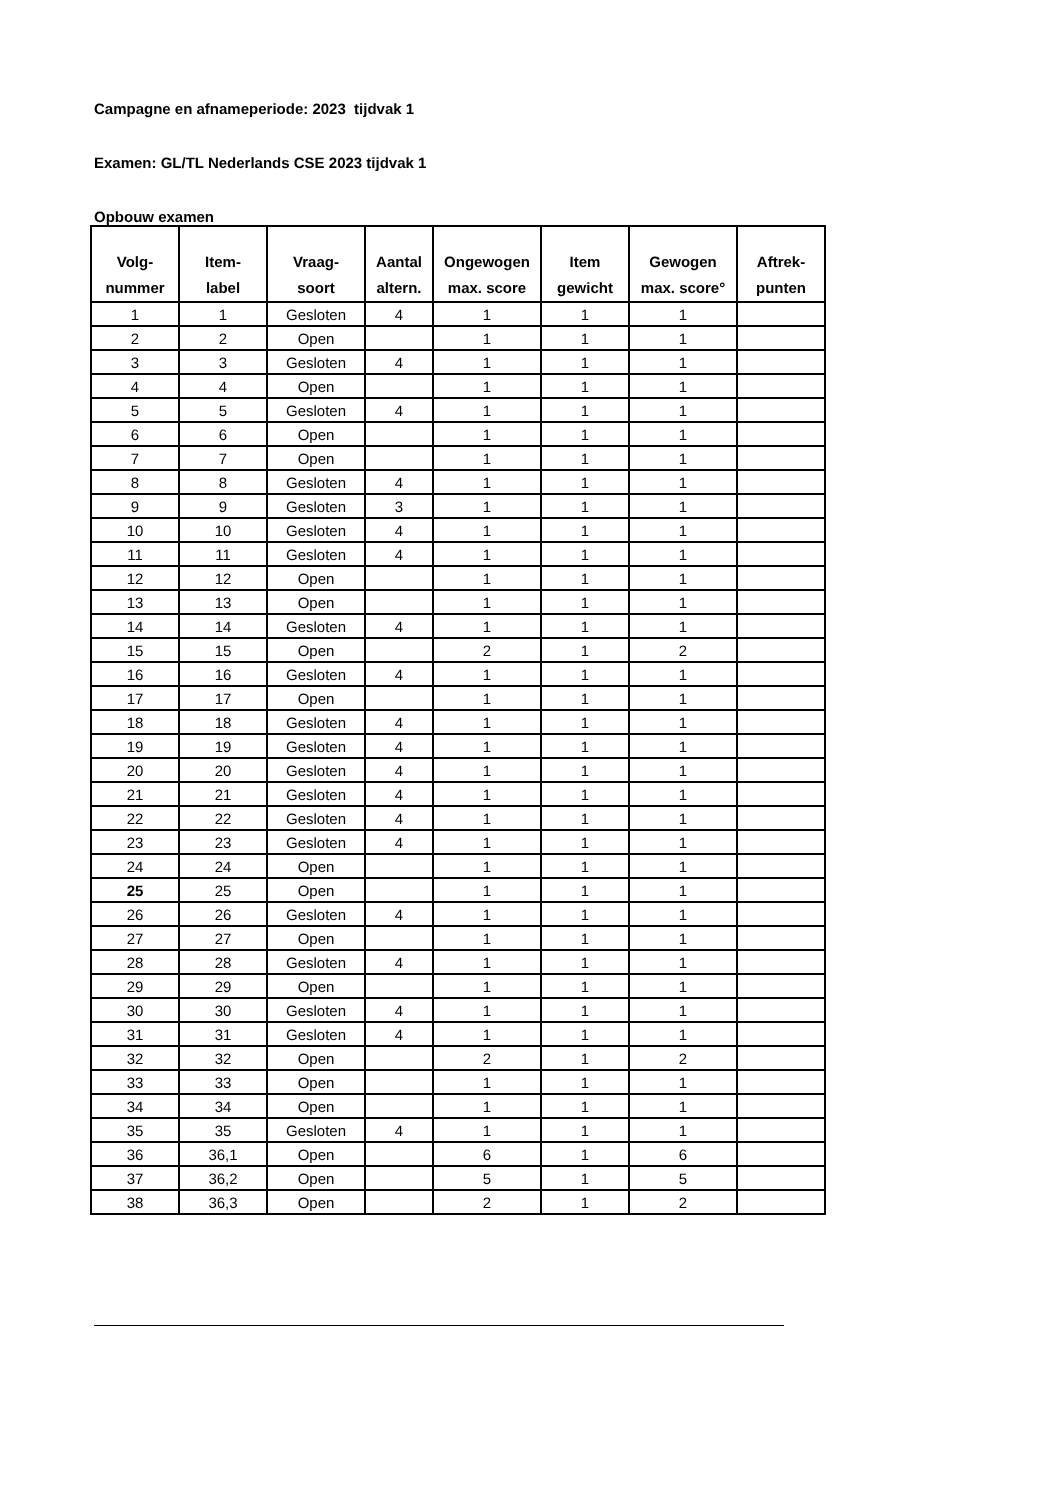Campagne en afnameperiode: 2023 tijdvak 1
Examen: GL/TL Nederlands CSE 2023 tijdvak 1
Opbouw examen
| Volg- nummer | Item- label | Vraag- soort | Aantal altern. | Ongewogen max. score | Item gewicht | Gewogen max. score° | Aftrek- punten |
| --- | --- | --- | --- | --- | --- | --- | --- |
| 1 | 1 | Gesloten | 4 | 1 | 1 | 1 | |
| 2 | 2 | Open | | 1 | 1 | 1 | |
| 3 | 3 | Gesloten | 4 | 1 | 1 | 1 | |
| 4 | 4 | Open | | 1 | 1 | 1 | |
| 5 | 5 | Gesloten | 4 | 1 | 1 | 1 | |
| 6 | 6 | Open | | 1 | 1 | 1 | |
| 7 | 7 | Open | | 1 | 1 | 1 | |
| 8 | 8 | Gesloten | 4 | 1 | 1 | 1 | |
| 9 | 9 | Gesloten | 3 | 1 | 1 | 1 | |
| 10 | 10 | Gesloten | 4 | 1 | 1 | 1 | |
| 11 | 11 | Gesloten | 4 | 1 | 1 | 1 | |
| 12 | 12 | Open | | 1 | 1 | 1 | |
| 13 | 13 | Open | | 1 | 1 | 1 | |
| 14 | 14 | Gesloten | 4 | 1 | 1 | 1 | |
| 15 | 15 | Open | | 2 | 1 | 2 | |
| 16 | 16 | Gesloten | 4 | 1 | 1 | 1 | |
| 17 | 17 | Open | | 1 | 1 | 1 | |
| 18 | 18 | Gesloten | 4 | 1 | 1 | 1 | |
| 19 | 19 | Gesloten | 4 | 1 | 1 | 1 | |
| 20 | 20 | Gesloten | 4 | 1 | 1 | 1 | |
| 21 | 21 | Gesloten | 4 | 1 | 1 | 1 | |
| 22 | 22 | Gesloten | 4 | 1 | 1 | 1 | |
| 23 | 23 | Gesloten | 4 | 1 | 1 | 1 | |
| 24 | 24 | Open | | 1 | 1 | 1 | |
| 25 | 25 | Open | | 1 | 1 | 1 | |
| 26 | 26 | Gesloten | 4 | 1 | 1 | 1 | |
| 27 | 27 | Open | | 1 | 1 | 1 | |
| 28 | 28 | Gesloten | 4 | 1 | 1 | 1 | |
| 29 | 29 | Open | | 1 | 1 | 1 | |
| 30 | 30 | Gesloten | 4 | 1 | 1 | 1 | |
| 31 | 31 | Gesloten | 4 | 1 | 1 | 1 | |
| 32 | 32 | Open | | 2 | 1 | 2 | |
| 33 | 33 | Open | | 1 | 1 | 1 | |
| 34 | 34 | Open | | 1 | 1 | 1 | |
| 35 | 35 | Gesloten | 4 | 1 | 1 | 1 | |
| 36 | 36,1 | Open | | 6 | 1 | 6 | |
| 37 | 36,2 | Open | | 5 | 1 | 5 | |
| 38 | 36,3 | Open | | 2 | 1 | 2 | |